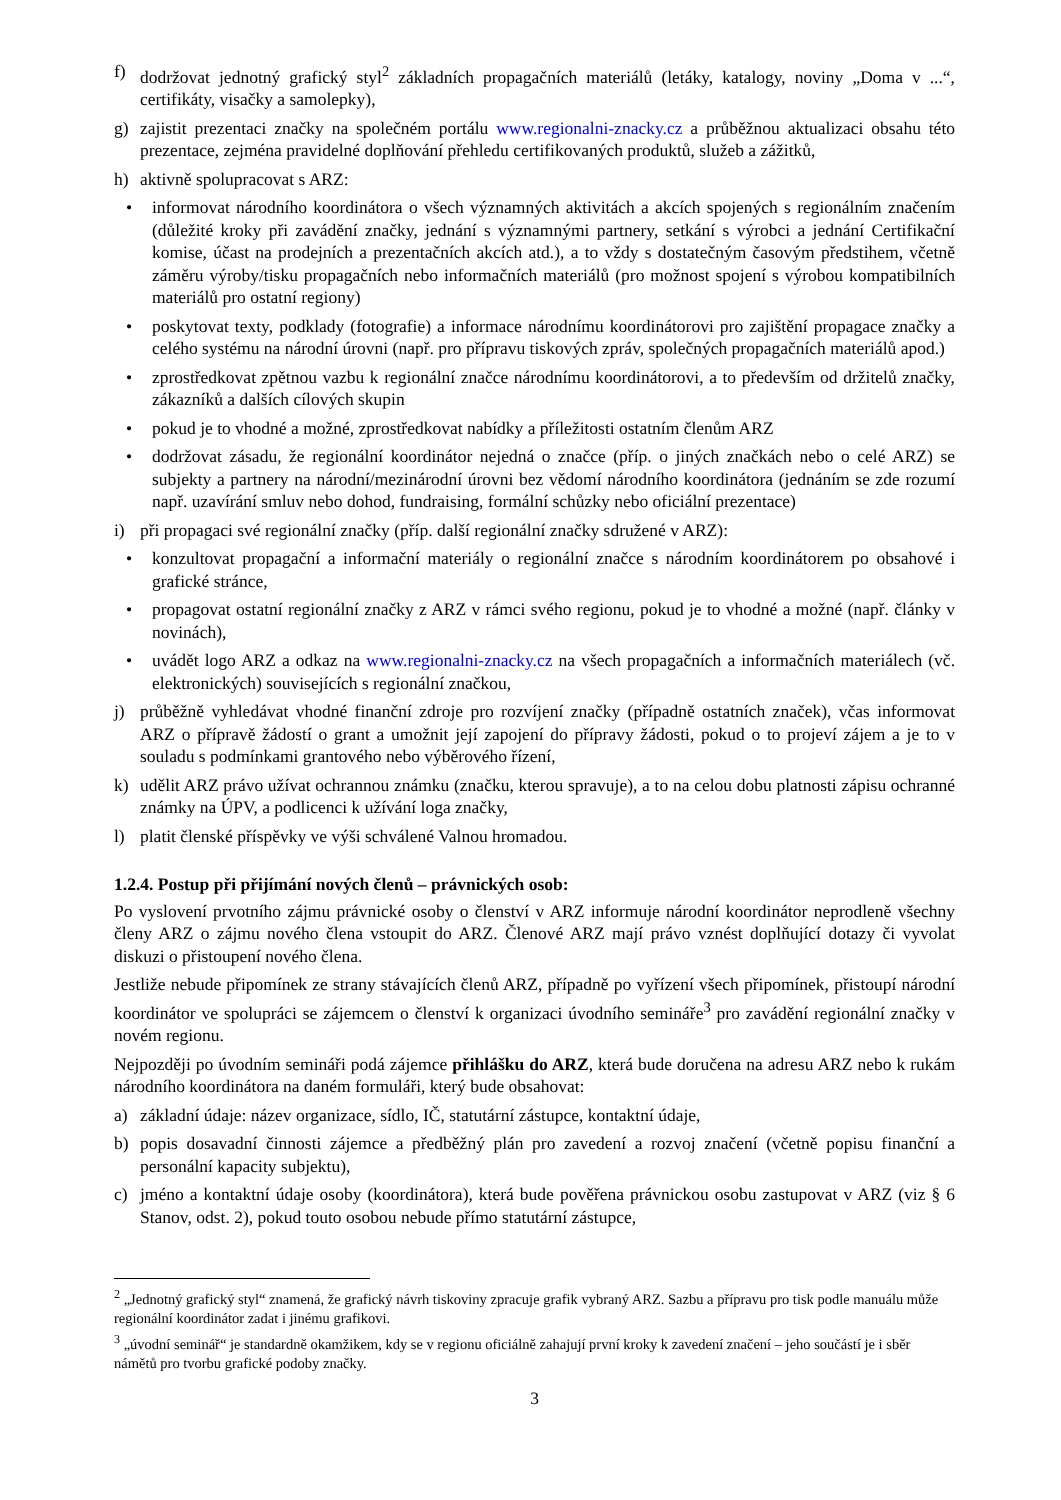f) dodržovat jednotný grafický styl<sup>2</sup> základních propagačních materiálů (letáky, katalogy, noviny „Doma v ...“, certifikáty, visačky a samolepky),
g) zajistit prezentaci značky na společném portálu www.regionalni-znacky.cz a průběžnou aktualizaci obsahu této prezentace, zejména pravidelné doplňování přehledu certifikovaných produktů, služeb a zážitků,
h) aktivně spolupracovat s ARZ:
• informovat národního koordinátora o všech významných aktivitách a akcích spojených s regionálním značením (důležité kroky při zavádění značky, jednání s významnými partnery, setkání s výrobci a jednání Certifikační komise, účast na prodejních a prezentačních akcích atd.), a to vždy s dostatečným časovým předstihem, včetně záměru výroby/tisku propagačních nebo informačních materiálů (pro možnost spojení s výrobou kompatibilních materiálů pro ostatní regiony)
• poskytovat texty, podklady (fotografie) a informace národnímu koordinátorovi pro zajištění propagace značky a celého systému na národní úrovni (např. pro přípravu tiskových zpráv, společných propagačních materiálů apod.)
• zprostředkovat zpětnou vazbu k regionální značce národnímu koordinátorovi, a to především od držitelů značky, zákazníků a dalších cílových skupin
• pokud je to vhodné a možné, zprostředkovat nabídky a příležitosti ostatním členům ARZ
• dodržovat zásadu, že regionální koordinátor nejedná o značce (příp. o jiných značkách nebo o celé ARZ) se subjekty a partnery na národní/mezinárodní úrovni bez vědomí národního koordinátora (jednáním se zde rozumí např. uzavírání smluv nebo dohod, fundraising, formální schůzky nebo oficiální prezentace)
i) při propagaci své regionální značky (příp. další regionální značky sdružené v ARZ):
• konzultovat propagační a informační materiály o regionální značce s národním koordinátorem po obsahové i grafické stránce,
• propagovat ostatní regionální značky z ARZ v rámci svého regionu, pokud je to vhodné a možné (např. články v novinách),
• uvádět logo ARZ a odkaz na www.regionalni-znacky.cz na všech propagačních a informačních materiálech (vč. elektronických) souvisejících s regionální značkou,
j) průběžně vyhledávat vhodné finanční zdroje pro rozvíjení značky (případně ostatních značek), včas informovat ARZ o přípravě žádostí o grant a umožnit její zapojení do přípravy žádosti, pokud o to projeví zájem a je to v souladu s podmínkami grantového nebo výběrového řízení,
k) udělit ARZ právo užívat ochrannou známku (značku, kterou spravuje), a to na celou dobu platnosti zápisu ochranné známky na ÚPV, a podlicenci k užívání loga značky,
l) platit členské příspěvky ve výši schválené Valnou hromadou.
1.2.4. Postup při přijímání nových členů – právnických osob:
Po vyslovení prvotního zájmu právnické osoby o členství v ARZ informuje národní koordinátor neprodleně všechny členy ARZ o zájmu nového člena vstoupit do ARZ. Členové ARZ mají právo vznést doplňující dotazy či vyvolat diskuzi o přistoupení nového člena.
Jestliže nebude připomínek ze strany stávajících členů ARZ, případně po vyřízení všech připomínek, přistoupí národní koordinátor ve spolupráci se zájemcem o členství k organizaci úvodního semináře<sup>3</sup> pro zavádění regionální značky v novém regionu.
Nejpozději po úvodním semináři podá zájemce přihlášku do ARZ, která bude doručena na adresu ARZ nebo k rukám národního koordinátora na daném formuláři, který bude obsahovat:
a) základní údaje: název organizace, sídlo, IČ, statutární zástupce, kontaktní údaje,
b) popis dosavadní činnosti zájemce a předběžný plán pro zavedení a rozvoj značení (včetně popisu finanční a personální kapacity subjektu),
c) jméno a kontaktní údaje osoby (koordinátora), která bude pověřena právnickou osobu zastupovat v ARZ (viz § 6 Stanov, odst. 2), pokud touto osobou nebude přímo statutární zástupce,
<sup>2</sup> „Jednotný grafický styl“ znamená, že grafický návrh tiskoviny zpracuje grafik vybraný ARZ. Sazbu a přípravu pro tisk podle manuálu může regionální koordinátor zadat i jinému grafikovi.
<sup>3</sup> „úvodní seminář“ je standardně okamžikem, kdy se v regionu oficiálně zahajují první kroky k zavedení značení – jeho součástí je i sběr námětů pro tvorbu grafické podoby značky.
3